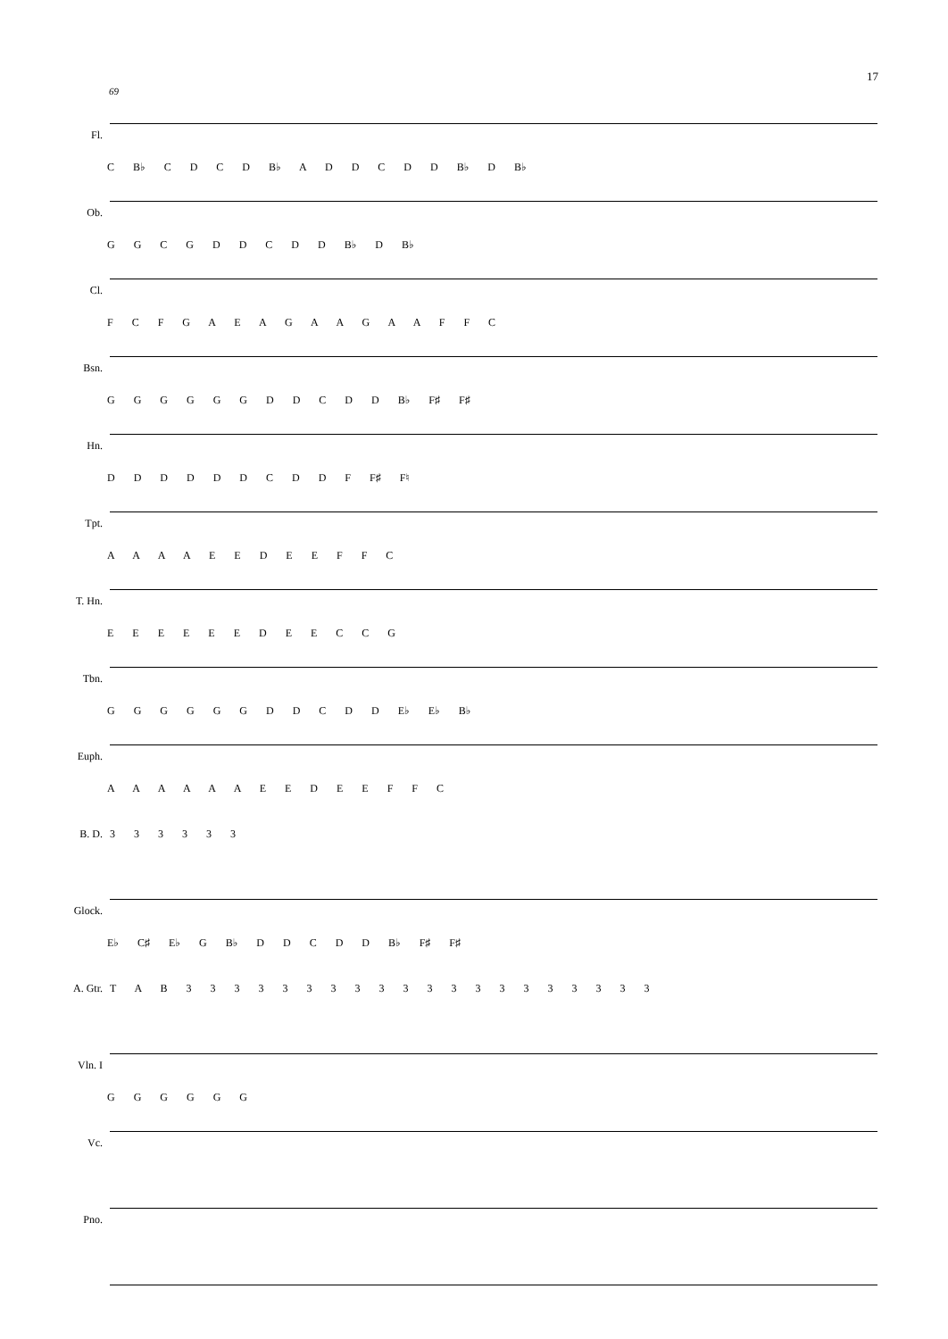17
69
Fl.
C B♭ C D C D B♭ A D D C D D B♭ D B♭
Ob.
G G C G D D C D D B♭ D B♭
Cl.
F C F G A E A G A A G A A F F C
Bsn.
G G G G G G D D C D D B♭ F♯ F♯
Hn.
D D D D D D C D D F F♯ F♮
Tpt.
A A A A E E D E E F F C
T. Hn.
E E E E E E D E E C C G
Tbn.
G G G G G G D D C D D E♭ E♭ B♭
Euph.
A A A A A A E E D E E F F C
B. D.
3 3 3 3 3 3
Glock.
E♭ C♯ E♭ G B♭ D D C D D B♭ F♯ F♯
A. Gtr.
T A B 3 3 3 3 3 3 3 3 3 3 3 3 3 3 3 3 3 3 3 3
Vln. I
G G G G G G
Vc.
Pno.